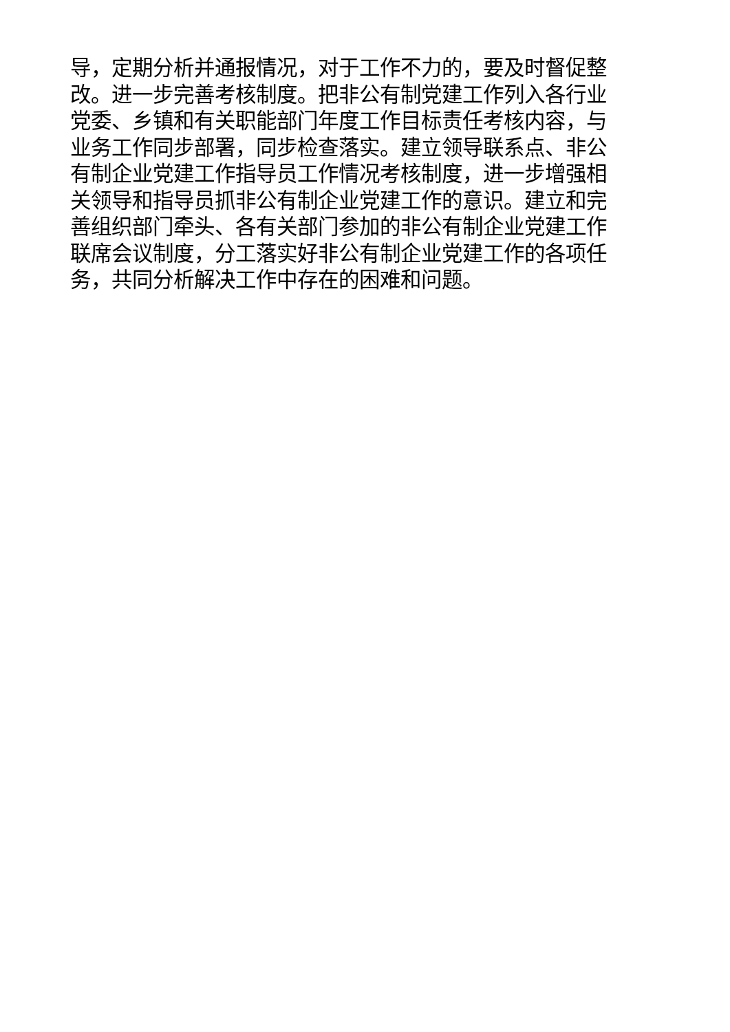导，定期分析并通报情况，对于工作不力的，要及时督促整
改。进一步完善考核制度。把非公有制党建工作列入各行业
党委、乡镇和有关职能部门年度工作目标责任考核内容，与
业务工作同步部署，同步检查落实。建立领导联系点、非公
有制企业党建工作指导员工作情况考核制度，进一步增强相
关领导和指导员抓非公有制企业党建工作的意识。建立和完
善组织部门牵头、各有关部门参加的非公有制企业党建工作
联席会议制度，分工落实好非公有制企业党建工作的各项任
务，共同分析解决工作中存在的困难和问题。